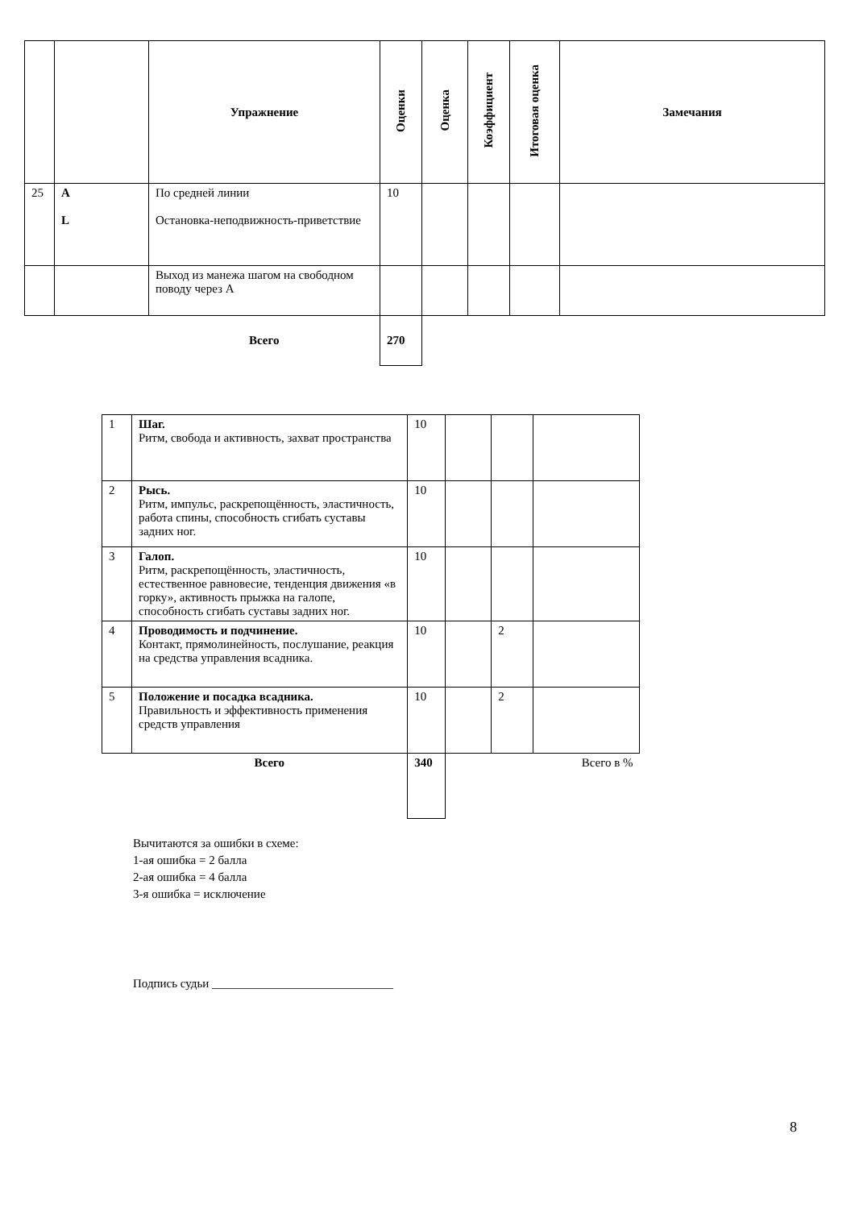| | | Упражнение | Оценки | Оценка | Коэффициент | Итоговая оценка | Замечания |
| --- | --- | --- | --- | --- | --- | --- | --- |
| 25 | A L | По средней линии Остановка-неподвижность-приветствие | 10 | | | | |
| | | Выход из манежа шагом на свободном поводу через A | | | | | |
| | | Всего | 270 | | | | |
| 1 | Шаг. Ритм, свобода и активность, захват пространства | 10 | | | |
| 2 | Рысь. Ритм, импульс, раскрепощённость, эластичность, работа спины, способность сгибать суставы задних ног. | 10 | | | |
| 3 | Галоп. Ритм, раскрепощённость, эластичность, естественное равновесие, тенденция движения «в горку», активность прыжка на галопе, способность сгибать суставы задних ног. | 10 | | | |
| 4 | Проводимость и подчинение. Контакт, прямолинейность, послушание, реакция на средства управления всадника. | 10 | | 2 | |
| 5 | Положение и посадка всадника. Правильность и эффективность применения средств управления | 10 | | 2 | |
| | Всего | 340 | | | Всего в % |
Вычитаются за ошибки в схеме:
1-ая ошибка = 2 балла
2-ая ошибка = 4 балла
3-я ошибка = исключение
Подпись судьи ______________________________
8